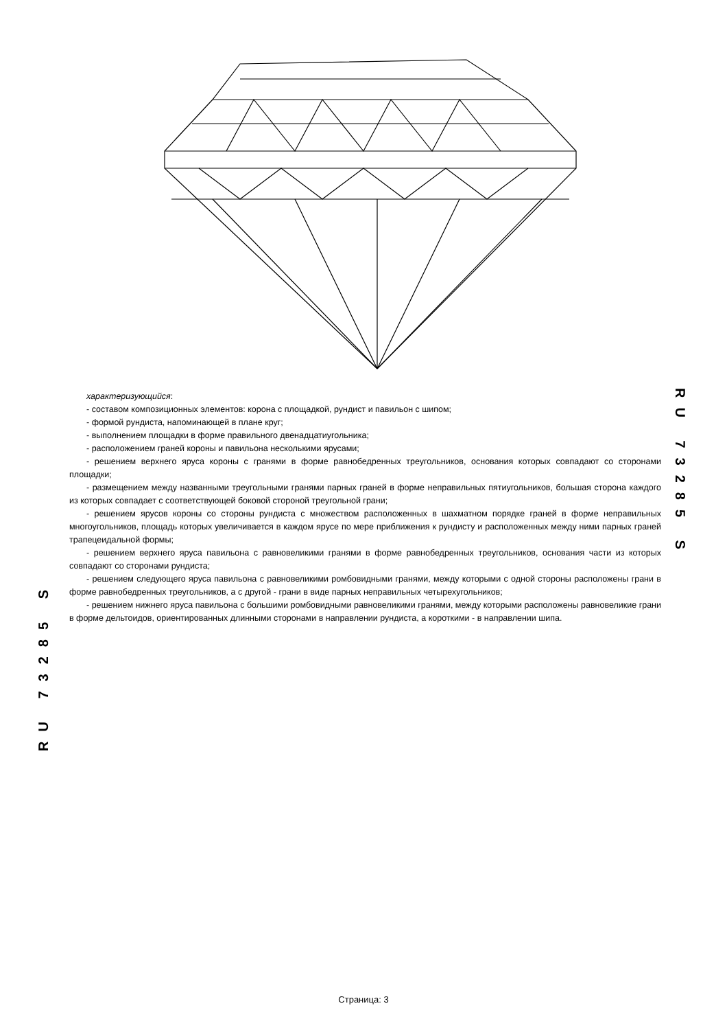характеризующийся:
- составом композиционных элементов: корона с площадкой, рундист и павильон с шипом;
- формой рундиста, напоминающей в плане круг;
- выполнением площадки в форме правильного двенадцатиугольника;
- расположением граней короны и павильона несколькими ярусами;
- решением верхнего яруса короны с гранями в форме равнобедренных треугольников, основания которых совпадают со сторонами площадки;
- размещением между названными треугольными гранями парных граней в форме неправильных пятиугольников, большая сторона каждого из которых совпадает с соответствующей боковой стороной треугольной грани;
- решением ярусов короны со стороны рундиста с множеством расположенных в шахматном порядке граней в форме неправильных многоугольников, площадь которых увеличивается в каждом ярусе по мере приближения к рундисту и расположенных между ними парных граней трапецеидальной формы;
- решением верхнего яруса павильона с равновеликими гранями в форме равнобедренных треугольников, основания части из которых совпадают со сторонами рундиста;
- решением следующего яруса павильона с равновеликими ромбовидными гранями, между которыми с одной стороны расположены грани в форме равнобедренных треугольников, а с другой - грани в виде парных неправильных четырехугольников;
- решением нижнего яруса павильона с большими ромбовидными равновеликими гранями, между которыми расположены равновеликие грани в форме дельтоидов, ориентированных длинными сторонами в направлении рундиста, а короткими - в направлении шипа.
RU 73285 S
RU 73285 S
Страница: 3